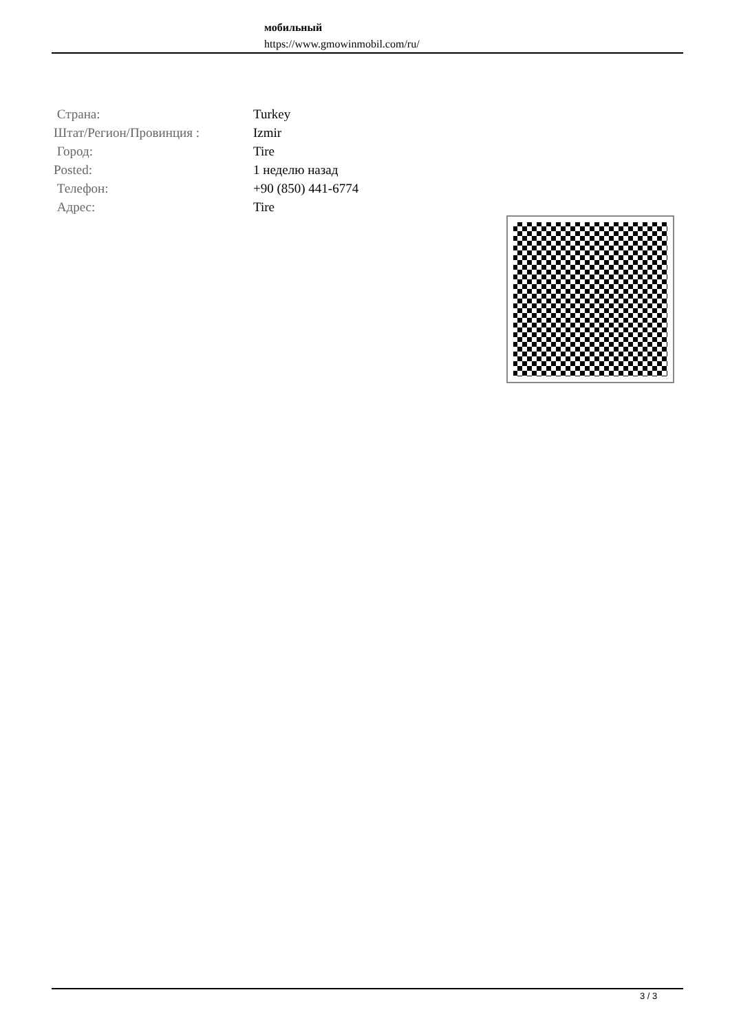мобильный
https://www.gmowinmobil.com/ru/
| Страна: | Turkey |
| Штат/Регион/Провинция : | Izmir |
| Город: | Tire |
| Posted: | 1 неделю назад |
| Телефон: | +90 (850) 441-6774 |
| Адрес: | Tire |
3 / 3